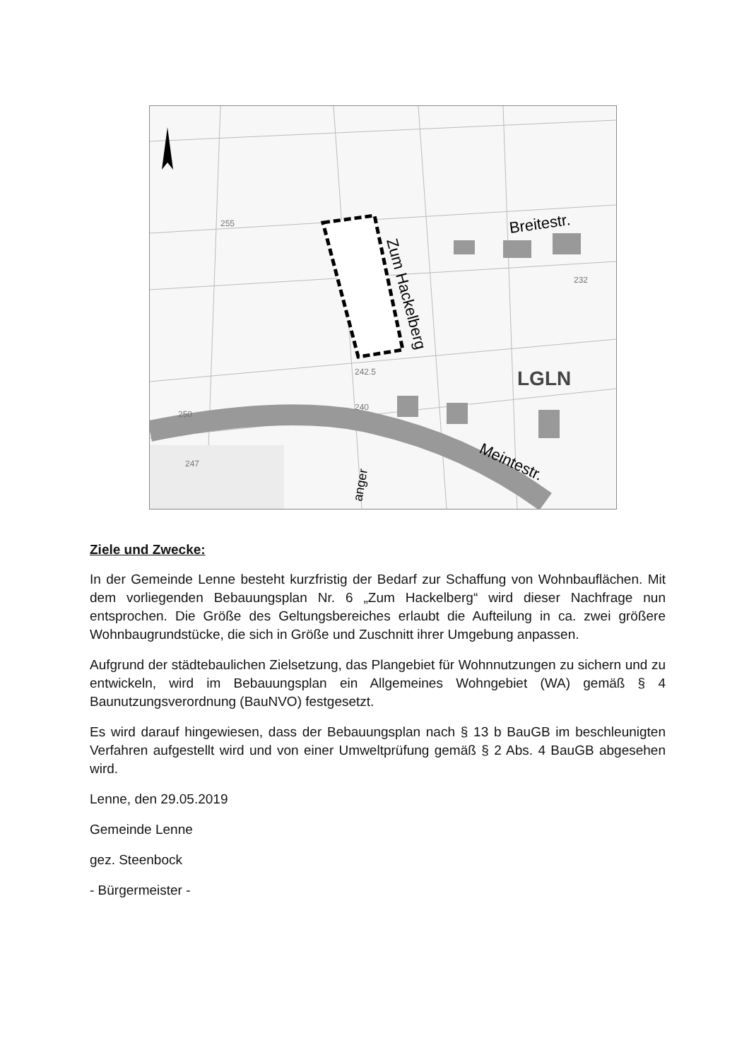Breitestr.
Zum Hackelberg
Meintestr.
LGLN
242.5
255
232
240
250
247
anger
Ziele und Zwecke:
In der Gemeinde Lenne besteht kurzfristig der Bedarf zur Schaffung von Wohnbauflächen. Mit dem vorliegenden Bebauungsplan Nr. 6 „Zum Hackelberg“ wird dieser Nachfrage nun entsprochen. Die Größe des Geltungsbereiches erlaubt die Aufteilung in ca. zwei größere Wohnbaugrundstücke, die sich in Größe und Zuschnitt ihrer Umgebung anpassen.
Aufgrund der städtebaulichen Zielsetzung, das Plangebiet für Wohnnutzungen zu sichern und zu entwickeln, wird im Bebauungsplan ein Allgemeines Wohngebiet (WA) gemäß § 4 Baunutzungsverordnung (BauNVO) festgesetzt.
Es wird darauf hingewiesen, dass der Bebauungsplan nach § 13 b BauGB im beschleunigten Verfahren aufgestellt wird und von einer Umweltprüfung gemäß § 2 Abs. 4 BauGB abgesehen wird.
Lenne, den 29.05.2019
Gemeinde Lenne
gez. Steenbock
- Bürgermeister -